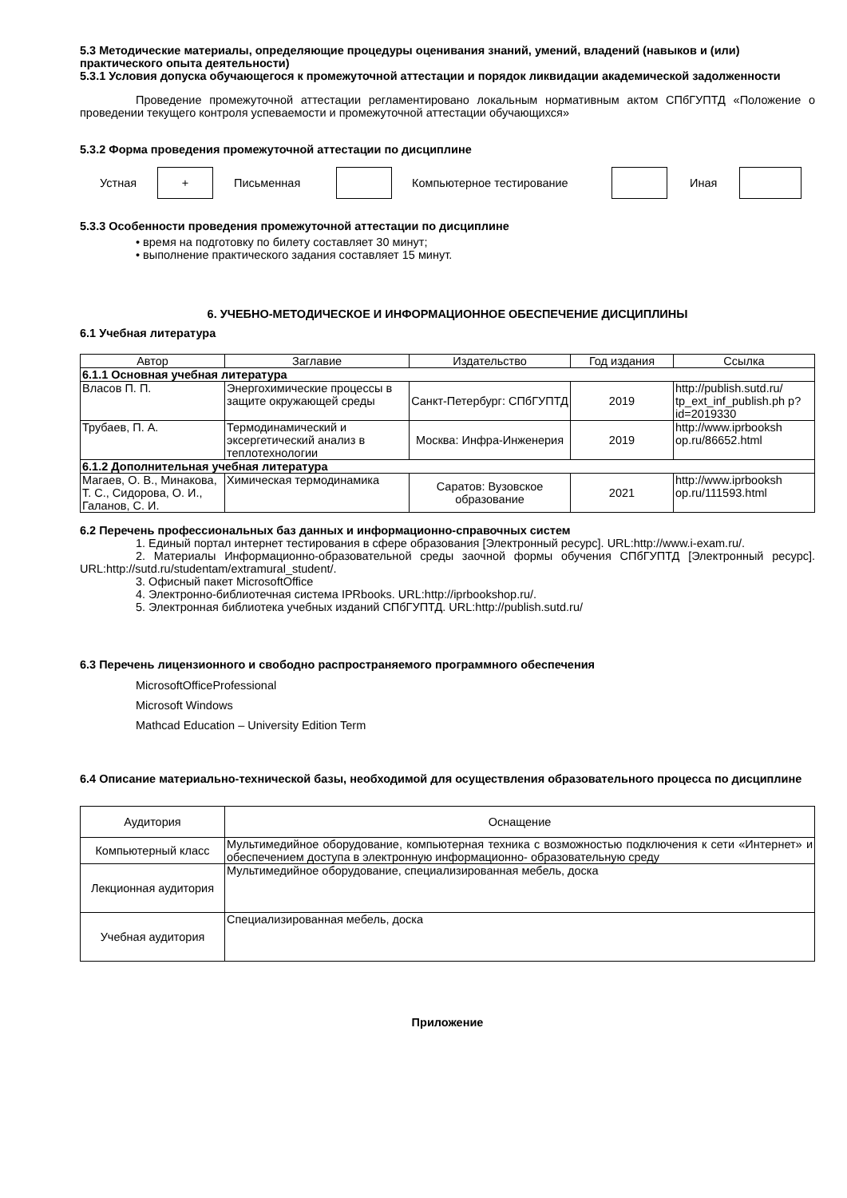5.3 Методические материалы, определяющие процедуры оценивания знаний, умений, владений (навыков и (или) практического опыта деятельности)
5.3.1 Условия допуска обучающегося к промежуточной аттестации и порядок ликвидации академической задолженности
Проведение промежуточной аттестации регламентировано локальным нормативным актом СПбГУПТД «Положение о проведении текущего контроля успеваемости и промежуточной аттестации обучающихся»
5.3.2 Форма проведения промежуточной аттестации по дисциплине
Устная + Письменная Компьютерное тестирование Иная
5.3.3 Особенности проведения промежуточной аттестации по дисциплине
• время на подготовку по билету составляет 30 минут;
• выполнение практического задания составляет 15 минут.
6. УЧЕБНО-МЕТОДИЧЕСКОЕ И ИНФОРМАЦИОННОЕ ОБЕСПЕЧЕНИЕ ДИСЦИПЛИНЫ
6.1 Учебная литература
| Автор | Заглавие | Издательство | Год издания | Ссылка |
| --- | --- | --- | --- | --- |
| 6.1.1 Основная учебная литература | | | | |
| Власов П. П. | Энергохимические процессы в защите окружающей среды | Санкт-Петербург: СПбГУПТД | 2019 | http://publish.sutd.ru/ tp_ext_inf_publish.ph p?id=2019330 |
| Трубаев, П. А. | Термодинамический и эксергетический анализ в теплотехнологии | Москва: Инфра-Инженерия | 2019 | http://www.iprbooksh op.ru/86652.html |
| 6.1.2 Дополнительная учебная литература | | | | |
| Магаев, О. В., Минакова, Т. С., Сидорова, О. И., Галанов, С. И. | Химическая термодинамика | Саратов: Вузовское образование | 2021 | http://www.iprbooksh op.ru/111593.html |
6.2 Перечень профессиональных баз данных и информационно-справочных систем
1. Единый портал интернет тестирования в сфере образования [Электронный ресурс]. URL:http://www.i-exam.ru/.
2. Материалы Информационно-образовательной среды заочной формы обучения СПбГУПТД [Электронный ресурс]. URL:http://sutd.ru/studentam/extramural_student/.
3. Офисный пакет MicrosoftOffice
4. Электронно-библиотечная система IPRbooks. URL:http://iprbookshop.ru/.
5. Электронная библиотека учебных изданий СПбГУПТД. URL:http://publish.sutd.ru/
6.3 Перечень лицензионного и свободно распространяемого программного обеспечения
MicrosoftOfficeProfessional
Microsoft Windows
Mathcad Education – University Edition Term
6.4 Описание материально-технической базы, необходимой для осуществления образовательного процесса по дисциплине
| Аудитория | Оснащение |
| Компьютерный класс | Мультимедийное оборудование, компьютерная техника с возможностью подключения к сети «Интернет» и обеспечением доступа в электронную информационно- образовательную среду |
| Лекционная аудитория | Мультимедийное оборудование, специализированная мебель, доска |
| Учебная аудитория | Специализированная мебель, доска |
Приложение